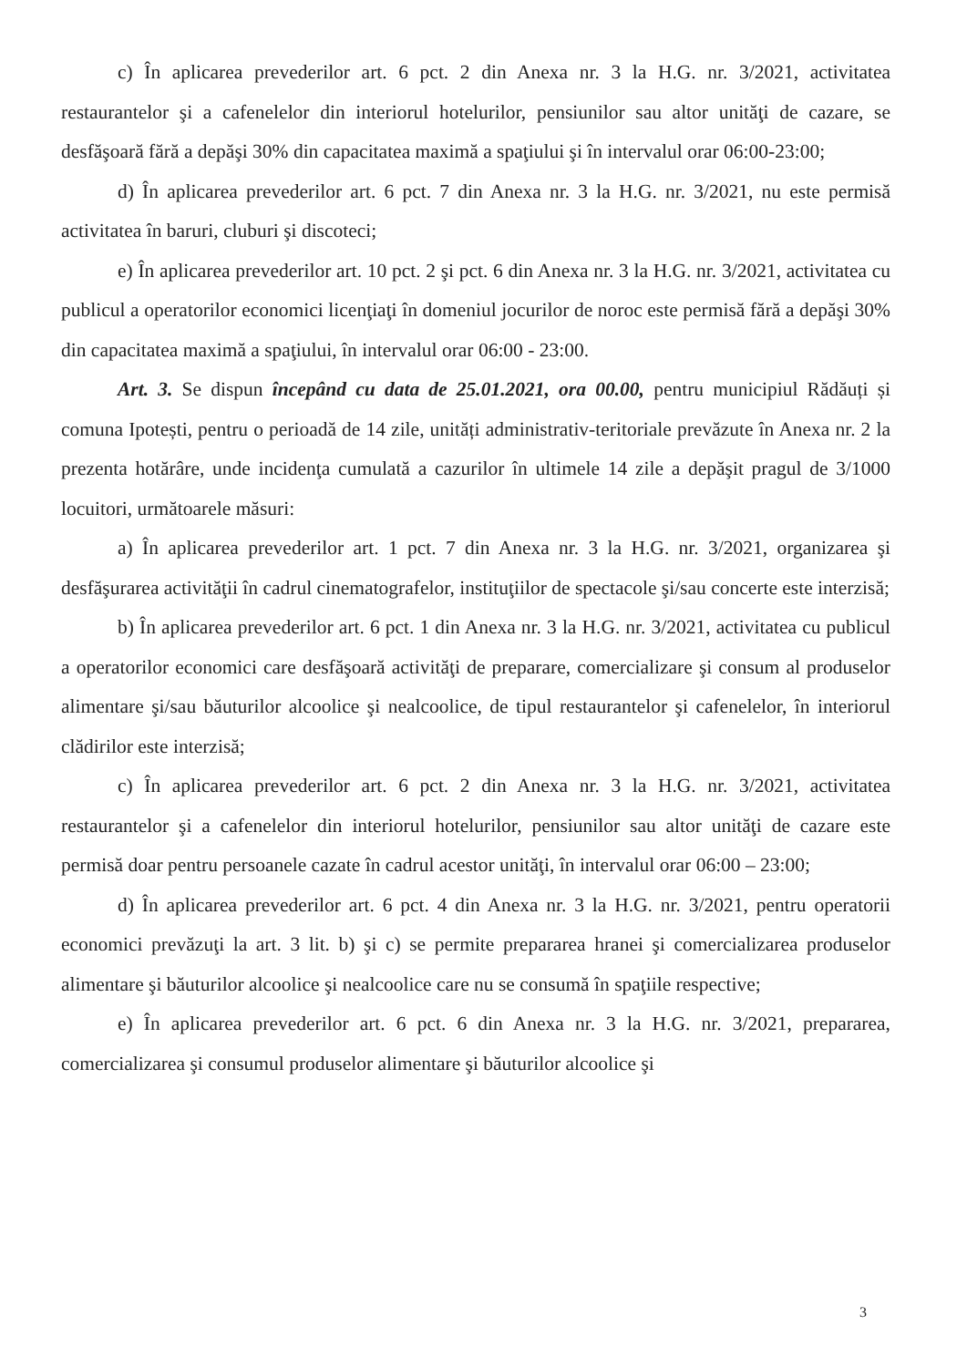c) În aplicarea prevederilor art. 6 pct. 2 din Anexa nr. 3 la H.G. nr. 3/2021, activitatea restaurantelor şi a cafenelelor din interiorul hotelurilor, pensiunilor sau altor unităţi de cazare, se desfăşoară fără a depăşi 30% din capacitatea maximă a spaţiului şi în intervalul orar 06:00-23:00;
d) În aplicarea prevederilor art. 6 pct. 7 din Anexa nr. 3 la H.G. nr. 3/2021, nu este permisă activitatea în baruri, cluburi şi discoteci;
e) În aplicarea prevederilor art. 10 pct. 2 şi pct. 6 din Anexa nr. 3 la H.G. nr. 3/2021, activitatea cu publicul a operatorilor economici licenţiaţi în domeniul jocurilor de noroc este permisă fără a depăşi 30% din capacitatea maximă a spaţiului, în intervalul orar 06:00 - 23:00.
Art. 3. Se dispun începând cu data de 25.01.2021, ora 00.00, pentru municipiul Rădăuți și comuna Ipotești, pentru o perioadă de 14 zile, unități administrativ-teritoriale prevăzute în Anexa nr. 2 la prezenta hotărâre, unde incidenţa cumulată a cazurilor în ultimele 14 zile a depăşit pragul de 3/1000 locuitori, următoarele măsuri:
a) În aplicarea prevederilor art. 1 pct. 7 din Anexa nr. 3 la H.G. nr. 3/2021, organizarea şi desfăşurarea activităţii în cadrul cinematografelor, instituţiilor de spectacole şi/sau concerte este interzisă;
b) În aplicarea prevederilor art. 6 pct. 1 din Anexa nr. 3 la H.G. nr. 3/2021, activitatea cu publicul a operatorilor economici care desfăşoară activităţi de preparare, comercializare şi consum al produselor alimentare şi/sau băuturilor alcoolice şi nealcoolice, de tipul restaurantelor şi cafenelelor, în interiorul clădirilor este interzisă;
c) În aplicarea prevederilor art. 6 pct. 2 din Anexa nr. 3 la H.G. nr. 3/2021, activitatea restaurantelor şi a cafenelelor din interiorul hotelurilor, pensiunilor sau altor unităţi de cazare este permisă doar pentru persoanele cazate în cadrul acestor unităţi, în intervalul orar 06:00 – 23:00;
d) În aplicarea prevederilor art. 6 pct. 4 din Anexa nr. 3 la H.G. nr. 3/2021, pentru operatorii economici prevăzuţi la art. 3 lit. b) şi c) se permite prepararea hranei şi comercializarea produselor alimentare şi băuturilor alcoolice şi nealcoolice care nu se consumă în spaţiile respective;
e) În aplicarea prevederilor art. 6 pct. 6 din Anexa nr. 3 la H.G. nr. 3/2021, prepararea, comercializarea şi consumul produselor alimentare şi băuturilor alcoolice şi
3